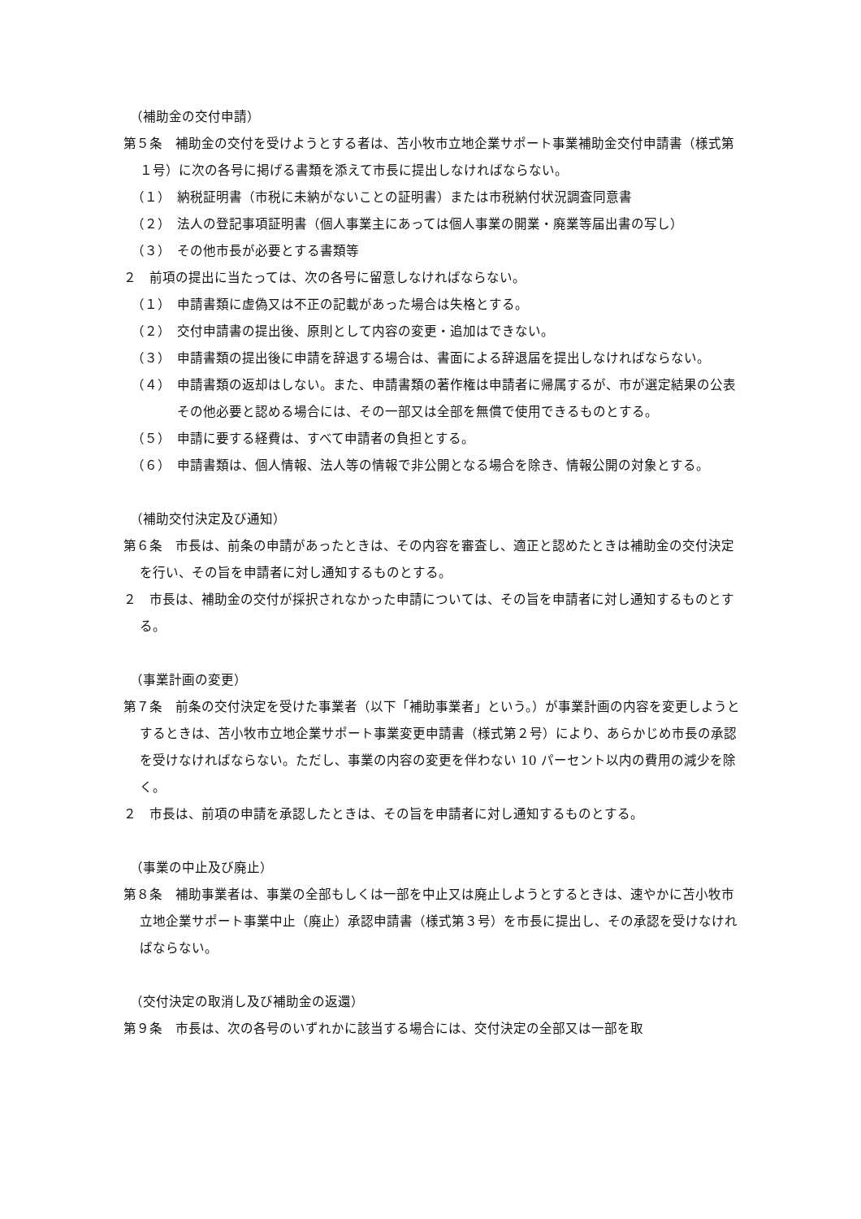（補助金の交付申請）
第５条　補助金の交付を受けようとする者は、苫小牧市立地企業サポート事業補助金交付申請書（様式第１号）に次の各号に掲げる書類を添えて市長に提出しなければならない。
（１）　納税証明書（市税に未納がないことの証明書）または市税納付状況調査同意書
（２）　法人の登記事項証明書（個人事業主にあっては個人事業の開業・廃業等届出書の写し）
（３）　その他市長が必要とする書類等
２　前項の提出に当たっては、次の各号に留意しなければならない。
（１）　申請書類に虚偽又は不正の記載があった場合は失格とする。
（２）　交付申請書の提出後、原則として内容の変更・追加はできない。
（３）　申請書類の提出後に申請を辞退する場合は、書面による辞退届を提出しなければならない。
（４）　申請書類の返却はしない。また、申請書類の著作権は申請者に帰属するが、市が選定結果の公表その他必要と認める場合には、その一部又は全部を無償で使用できるものとする。
（５）　申請に要する経費は、すべて申請者の負担とする。
（６）　申請書類は、個人情報、法人等の情報で非公開となる場合を除き、情報公開の対象とする。
（補助交付決定及び通知）
第６条　市長は、前条の申請があったときは、その内容を審査し、適正と認めたときは補助金の交付決定を行い、その旨を申請者に対し通知するものとする。
２　市長は、補助金の交付が採択されなかった申請については、その旨を申請者に対し通知するものとする。
（事業計画の変更）
第７条　前条の交付決定を受けた事業者（以下「補助事業者」という。）が事業計画の内容を変更しようとするときは、苫小牧市立地企業サポート事業変更申請書（様式第２号）により、あらかじめ市長の承認を受けなければならない。ただし、事業の内容の変更を伴わない 10 パーセント以内の費用の減少を除く。
２　市長は、前項の申請を承認したときは、その旨を申請者に対し通知するものとする。
（事業の中止及び廃止）
第８条　補助事業者は、事業の全部もしくは一部を中止又は廃止しようとするときは、速やかに苫小牧市立地企業サポート事業中止（廃止）承認申請書（様式第３号）を市長に提出し、その承認を受けなければならない。
（交付決定の取消し及び補助金の返還）
第９条　市長は、次の各号のいずれかに該当する場合には、交付決定の全部又は一部を取